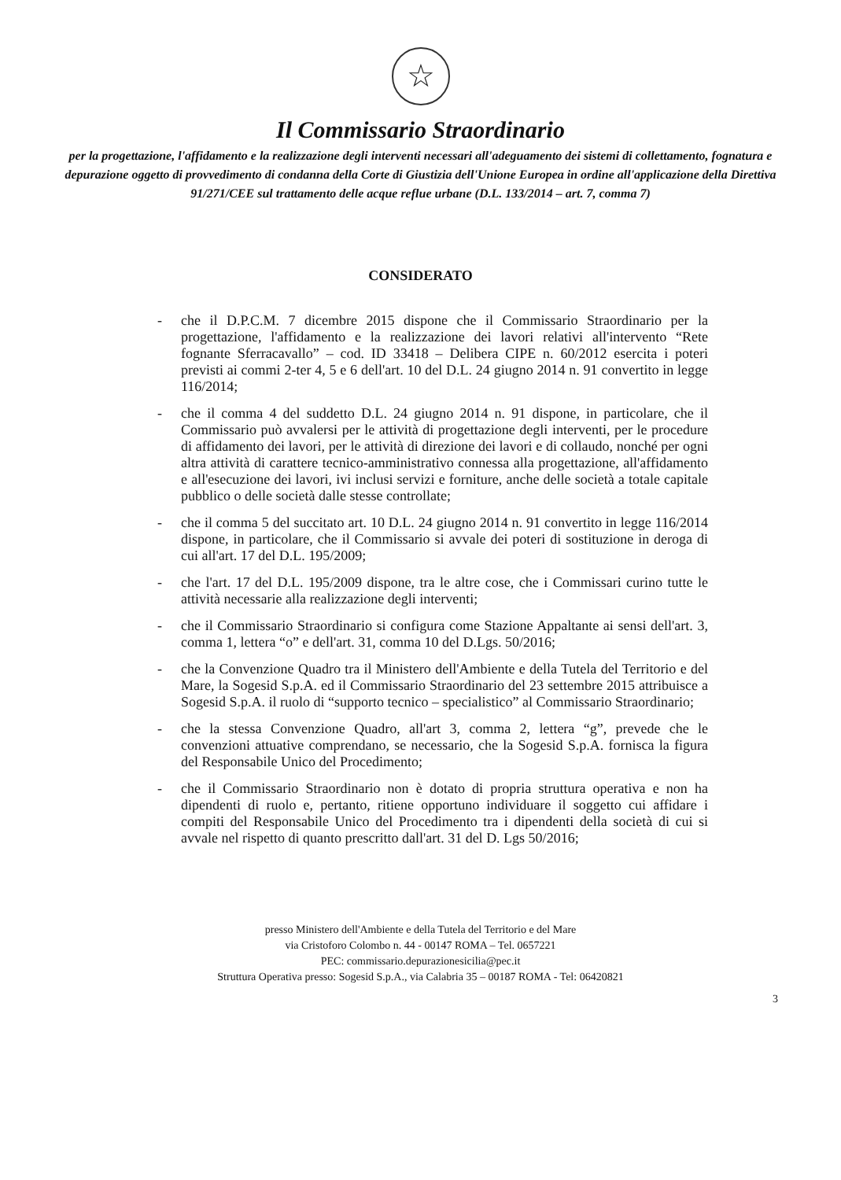☆
Il Commissario Straordinario
per la progettazione, l'affidamento e la realizzazione degli interventi necessari all'adeguamento dei sistemi di collettamento, fognatura e depurazione oggetto di provvedimento di condanna della Corte di Giustizia dell'Unione Europea in ordine all'applicazione della Direttiva 91/271/CEE sul trattamento delle acque reflue urbane (D.L. 133/2014 – art. 7, comma 7)
CONSIDERATO
- che il D.P.C.M. 7 dicembre 2015 dispone che il Commissario Straordinario per la progettazione, l'affidamento e la realizzazione dei lavori relativi all'intervento “Rete fognante Sferracavallo” – cod. ID 33418 – Delibera CIPE n. 60/2012 esercita i poteri previsti ai commi 2-ter 4, 5 e 6 dell'art. 10 del D.L. 24 giugno 2014 n. 91 convertito in legge 116/2014;
- che il comma 4 del suddetto D.L. 24 giugno 2014 n. 91 dispone, in particolare, che il Commissario può avvalersi per le attività di progettazione degli interventi, per le procedure di affidamento dei lavori, per le attività di direzione dei lavori e di collaudo, nonché per ogni altra attività di carattere tecnico-amministrativo connessa alla progettazione, all'affidamento e all'esecuzione dei lavori, ivi inclusi servizi e forniture, anche delle società a totale capitale pubblico o delle società dalle stesse controllate;
- che il comma 5 del succitato art. 10 D.L. 24 giugno 2014 n. 91 convertito in legge 116/2014 dispone, in particolare, che il Commissario si avvale dei poteri di sostituzione in deroga di cui all'art. 17 del D.L. 195/2009;
- che l'art. 17 del D.L. 195/2009 dispone, tra le altre cose, che i Commissari curino tutte le attività necessarie alla realizzazione degli interventi;
- che il Commissario Straordinario si configura come Stazione Appaltante ai sensi dell'art. 3, comma 1, lettera “o” e dell'art. 31, comma 10 del D.Lgs. 50/2016;
- che la Convenzione Quadro tra il Ministero dell'Ambiente e della Tutela del Territorio e del Mare, la Sogesid S.p.A. ed il Commissario Straordinario del 23 settembre 2015 attribuisce a Sogesid S.p.A. il ruolo di “supporto tecnico – specialistico” al Commissario Straordinario;
- che la stessa Convenzione Quadro, all'art 3, comma 2, lettera “g”, prevede che le convenzioni attuative comprendano, se necessario, che la Sogesid S.p.A. fornisca la figura del Responsabile Unico del Procedimento;
- che il Commissario Straordinario non è dotato di propria struttura operativa e non ha dipendenti di ruolo e, pertanto, ritiene opportuno individuare il soggetto cui affidare i compiti del Responsabile Unico del Procedimento tra i dipendenti della società di cui si avvale nel rispetto di quanto prescritto dall'art. 31 del D. Lgs 50/2016;
presso Ministero dell'Ambiente e della Tutela del Territorio e del Mare
via Cristoforo Colombo n. 44 - 00147 ROMA – Tel. 0657221
PEC: commissario.depurazionesicilia@pec.it
Struttura Operativa presso: Sogesid S.p.A., via Calabria 35 – 00187 ROMA - Tel: 06420821
3